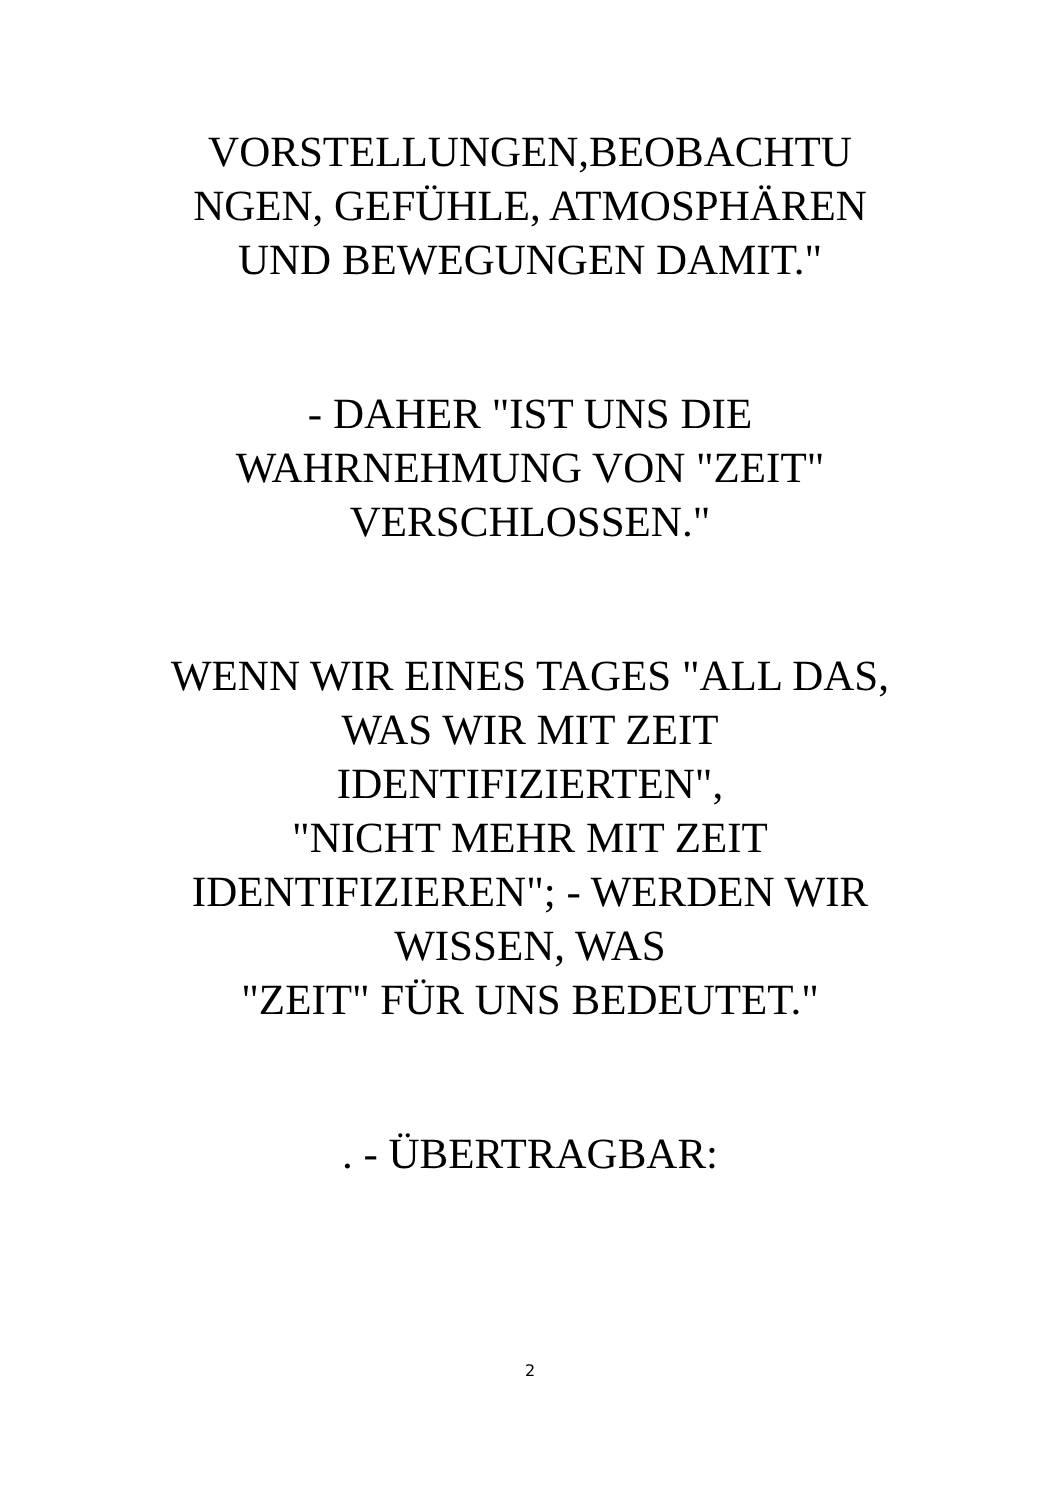VORSTELLUNGEN,BEOBACHTU NGEN, GEFÜHLE, ATMOSPHÄREN UND BEWEGUNGEN DAMIT."
- DAHER "IST UNS DIE WAHRNEHMUNG VON "ZEIT" VERSCHLOSSEN."
WENN WIR EINES TAGES "ALL DAS, WAS WIR MIT ZEIT IDENTIFIZIERTEN",
"NICHT MEHR MIT ZEIT IDENTIFIZIEREN"; - WERDEN WIR WISSEN, WAS
"ZEIT" FÜR UNS BEDEUTET."
. - ÜBERTRAGBAR:
2